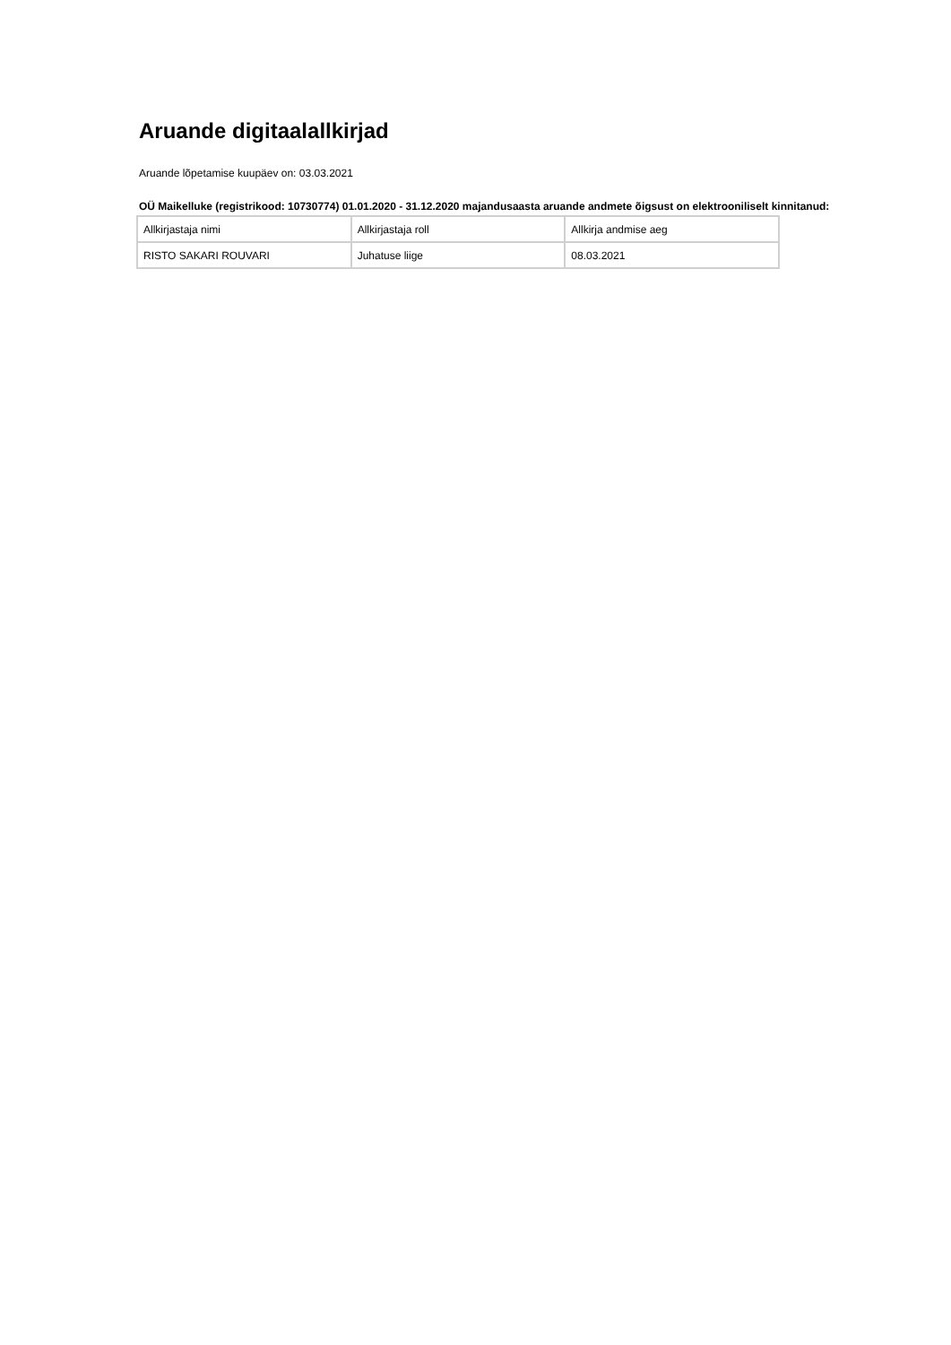Aruande digitaalallkirjad
Aruande lõpetamise kuupäev on: 03.03.2021
OÜ Maikelluke (registrikood: 10730774) 01.01.2020 - 31.12.2020 majandusaasta aruande andmete õigsust on elektrooniliselt kinnitanud:
| Allkirjastaja nimi | Allkirjastaja roll | Allkirja andmise aeg |
| RISTO SAKARI ROUVARI | Juhatuse liige | 08.03.2021 |